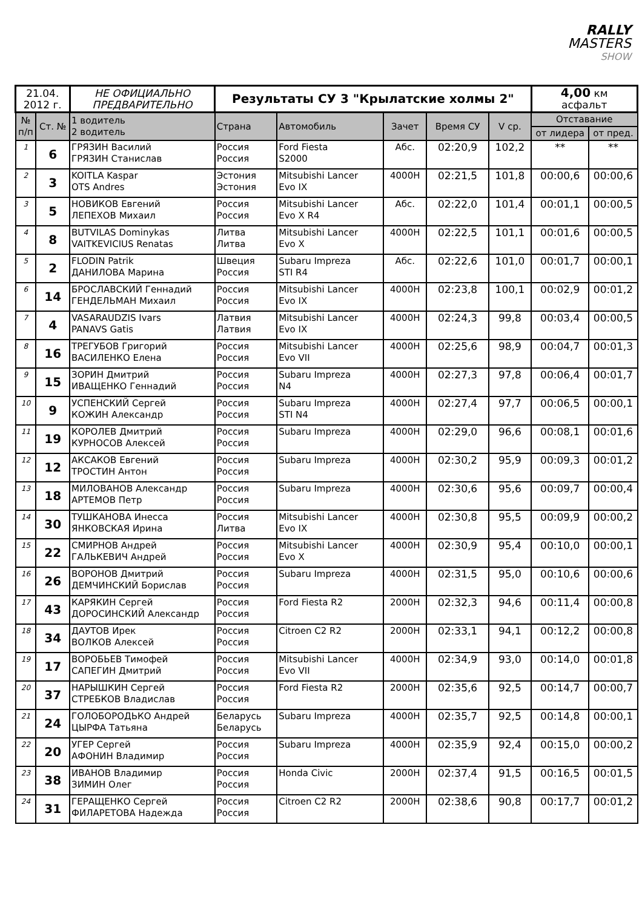RALLY
MASTERS
SHOW
| 21.04. 2012 г. | | НЕ ОФИЦИАЛЬНО ПРЕДВАРИТЕЛЬНО | Результаты СУ 3 "Крылатские холмы 2" | | | | | 4,00 км асфальт | |
| № п/п | Ст. № | 1 водитель 2 водитель | Страна | Автомобиль | Зачет | Время СУ | V ср. | Отставание | |
| | | | | | | | | от лидера | от пред. |
| 1 | 6 | ГРЯЗИН Василий ГРЯЗИН Станислав | Россия Россия | Ford Fiesta S2000 | Абс. | 02:20,9 | 102,2 | ** | ** |
| 2 | 3 | KOITLA Kaspar OTS Andres | Эстония Эстония | Mitsubishi Lancer Evo IX | 4000Н | 02:21,5 | 101,8 | 00:00,6 | 00:00,6 |
| 3 | 5 | НОВИКОВ Евгений ЛЕПЕХОВ Михаил | Россия Россия | Mitsubishi Lancer Evo X R4 | Абс. | 02:22,0 | 101,4 | 00:01,1 | 00:00,5 |
| 4 | 8 | BUTVILAS Dominykas VAITKEVICIUS Renatas | Литва Литва | Mitsubishi Lancer Evo X | 4000Н | 02:22,5 | 101,1 | 00:01,6 | 00:00,5 |
| 5 | 2 | FLODIN Patrik ДАНИЛОВА Марина | Швеция Россия | Subaru Impreza STI R4 | Абс. | 02:22,6 | 101,0 | 00:01,7 | 00:00,1 |
| 6 | 14 | БРОСЛАВСКИЙ Геннадий ГЕНДЕЛЬМАН Михаил | Россия Россия | Mitsubishi Lancer Evo IX | 4000Н | 02:23,8 | 100,1 | 00:02,9 | 00:01,2 |
| 7 | 4 | VASARAUDZIS Ivars PANAVS Gatis | Латвия Латвия | Mitsubishi Lancer Evo IX | 4000Н | 02:24,3 | 99,8 | 00:03,4 | 00:00,5 |
| 8 | 16 | ТРЕГУБОВ Григорий ВАСИЛЕНКО Елена | Россия Россия | Mitsubishi Lancer Evo VII | 4000Н | 02:25,6 | 98,9 | 00:04,7 | 00:01,3 |
| 9 | 15 | ЗОРИН Дмитрий ИВАЩЕНКО Геннадий | Россия Россия | Subaru Impreza N4 | 4000Н | 02:27,3 | 97,8 | 00:06,4 | 00:01,7 |
| 10 | 9 | УСПЕНСКИЙ Сергей КОЖИН Александр | Россия Россия | Subaru Impreza STI N4 | 4000Н | 02:27,4 | 97,7 | 00:06,5 | 00:00,1 |
| 11 | 19 | КОРОЛЕВ Дмитрий КУРНОСОВ Алексей | Россия Россия | Subaru Impreza | 4000Н | 02:29,0 | 96,6 | 00:08,1 | 00:01,6 |
| 12 | 12 | АКСАКОВ Евгений ТРОСТИН Антон | Россия Россия | Subaru Impreza | 4000Н | 02:30,2 | 95,9 | 00:09,3 | 00:01,2 |
| 13 | 18 | МИЛОВАНОВ Александр АРТЕМОВ Петр | Россия Россия | Subaru Impreza | 4000Н | 02:30,6 | 95,6 | 00:09,7 | 00:00,4 |
| 14 | 30 | ТУШКАНОВА Инесса ЯНКОВСКАЯ Ирина | Россия Литва | Mitsubishi Lancer Evo IX | 4000Н | 02:30,8 | 95,5 | 00:09,9 | 00:00,2 |
| 15 | 22 | СМИРНОВ Андрей ГАЛЬКЕВИЧ Андрей | Россия Россия | Mitsubishi Lancer Evo X | 4000Н | 02:30,9 | 95,4 | 00:10,0 | 00:00,1 |
| 16 | 26 | ВОРОНОВ Дмитрий ДЕМЧИНСКИЙ Борислав | Россия Россия | Subaru Impreza | 4000Н | 02:31,5 | 95,0 | 00:10,6 | 00:00,6 |
| 17 | 43 | КАРЯКИН Сергей ДОРОСИНСКИЙ Александр | Россия Россия | Ford Fiesta R2 | 2000Н | 02:32,3 | 94,6 | 00:11,4 | 00:00,8 |
| 18 | 34 | ДАУТОВ Ирек ВОЛКОВ Алексей | Россия Россия | Citroen C2 R2 | 2000Н | 02:33,1 | 94,1 | 00:12,2 | 00:00,8 |
| 19 | 17 | ВОРОБЬЕВ Тимофей САПЕГИН Дмитрий | Россия Россия | Mitsubishi Lancer Evo VII | 4000Н | 02:34,9 | 93,0 | 00:14,0 | 00:01,8 |
| 20 | 37 | НАРЫШКИН Сергей СТРЕБКОВ Владислав | Россия Россия | Ford Fiesta R2 | 2000Н | 02:35,6 | 92,5 | 00:14,7 | 00:00,7 |
| 21 | 24 | ГОЛОБОРОДЬКО Андрей ЦЫРФА Татьяна | Беларусь Беларусь | Subaru Impreza | 4000Н | 02:35,7 | 92,5 | 00:14,8 | 00:00,1 |
| 22 | 20 | УГЕР Сергей АФОНИН Владимир | Россия Россия | Subaru Impreza | 4000Н | 02:35,9 | 92,4 | 00:15,0 | 00:00,2 |
| 23 | 38 | ИВАНОВ Владимир ЗИМИН Олег | Россия Россия | Honda Civic | 2000Н | 02:37,4 | 91,5 | 00:16,5 | 00:01,5 |
| 24 | 31 | ГЕРАЩЕНКО Сергей ФИЛАРЕТОВА Надежда | Россия Россия | Citroen C2 R2 | 2000Н | 02:38,6 | 90,8 | 00:17,7 | 00:01,2 |